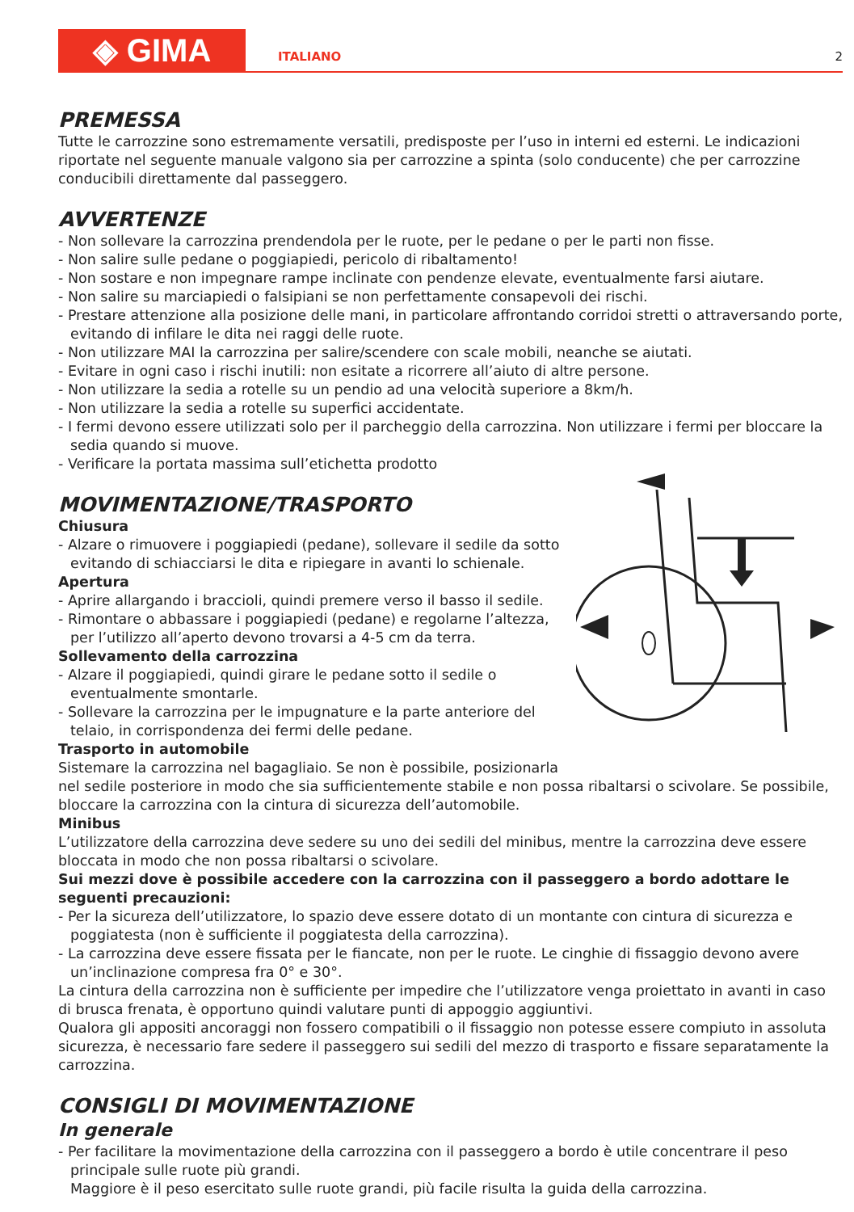◈ GIMA
ITALIANO
2
PREMESSA
Tutte le carrozzine sono estremamente versatili, predisposte per l’uso in interni ed esterni. Le indicazioni riportate nel seguente manuale valgono sia per carrozzine a spinta (solo conducente) che per carrozzine conducibili direttamente dal passeggero.
AVVERTENZE
- Non sollevare la carrozzina prendendola per le ruote, per le pedane o per le parti non fisse.
- Non salire sulle pedane o poggiapiedi, pericolo di ribaltamento!
- Non sostare e non impegnare rampe inclinate con pendenze elevate, eventualmente farsi aiutare.
- Non salire su marciapiedi o falsipiani se non perfettamente consapevoli dei rischi.
- Prestare attenzione alla posizione delle mani, in particolare affrontando corridoi stretti o attraversando porte, evitando di infilare le dita nei raggi delle ruote.
- Non utilizzare MAI la carrozzina per salire/scendere con scale mobili, neanche se aiutati.
- Evitare in ogni caso i rischi inutili: non esitate a ricorrere all’aiuto di altre persone.
- Non utilizzare la sedia a rotelle su un pendio ad una velocità superiore a 8km/h.
- Non utilizzare la sedia a rotelle su superfici accidentate.
- I fermi devono essere utilizzati solo per il parcheggio della carrozzina. Non utilizzare i fermi per bloccare la sedia quando si muove.
- Verificare la portata massima sull’etichetta prodotto
MOVIMENTAZIONE/TRASPORTO
Chiusura
- Alzare o rimuovere i poggiapiedi (pedane), sollevare il sedile da sotto evitando di schiacciarsi le dita e ripiegare in avanti lo schienale.
Apertura
- Aprire allargando i braccioli, quindi premere verso il basso il sedile.
- Rimontare o abbassare i poggiapiedi (pedane) e regolarne l’altezza, per l’utilizzo all’aperto devono trovarsi a 4-5 cm da terra.
Sollevamento della carrozzina
- Alzare il poggiapiedi, quindi girare le pedane sotto il sedile o eventualmente smontarle.
- Sollevare la carrozzina per le impugnature e la parte anteriore del telaio, in corrispondenza dei fermi delle pedane.
Trasporto in automobile
Sistemare la carrozzina nel bagagliaio. Se non è possibile, posizionarla nel sedile posteriore in modo che sia sufficientemente stabile e non possa ribaltarsi o scivolare. Se possibile, bloccare la carrozzina con la cintura di sicurezza dell’automobile.
Minibus
L’utilizzatore della carrozzina deve sedere su uno dei sedili del minibus, mentre la carrozzina deve essere bloccata in modo che non possa ribaltarsi o scivolare.
Sui mezzi dove è possibile accedere con la carrozzina con il passeggero a bordo adottare le seguenti precauzioni:
- Per la sicureza dell’utilizzatore, lo spazio deve essere dotato di un montante con cintura di sicurezza e poggiatesta (non è sufficiente il poggiatesta della carrozzina).
- La carrozzina deve essere fissata per le fiancate, non per le ruote. Le cinghie di fissaggio devono avere un’inclinazione compresa fra 0° e 30°.
La cintura della carrozzina non è sufficiente per impedire che l’utilizzatore venga proiettato in avanti in caso di brusca frenata, è opportuno quindi valutare punti di appoggio aggiuntivi.
Qualora gli appositi ancoraggi non fossero compatibili o il fissaggio non potesse essere compiuto in assoluta sicurezza, è necessario fare sedere il passeggero sui sedili del mezzo di trasporto e fissare separatamente la carrozzina.
CONSIGLI DI MOVIMENTAZIONE
In generale
- Per facilitare la movimentazione della carrozzina con il passeggero a bordo è utile concentrare il peso principale sulle ruote più grandi.
Maggiore è il peso esercitato sulle ruote grandi, più facile risulta la guida della carrozzina.